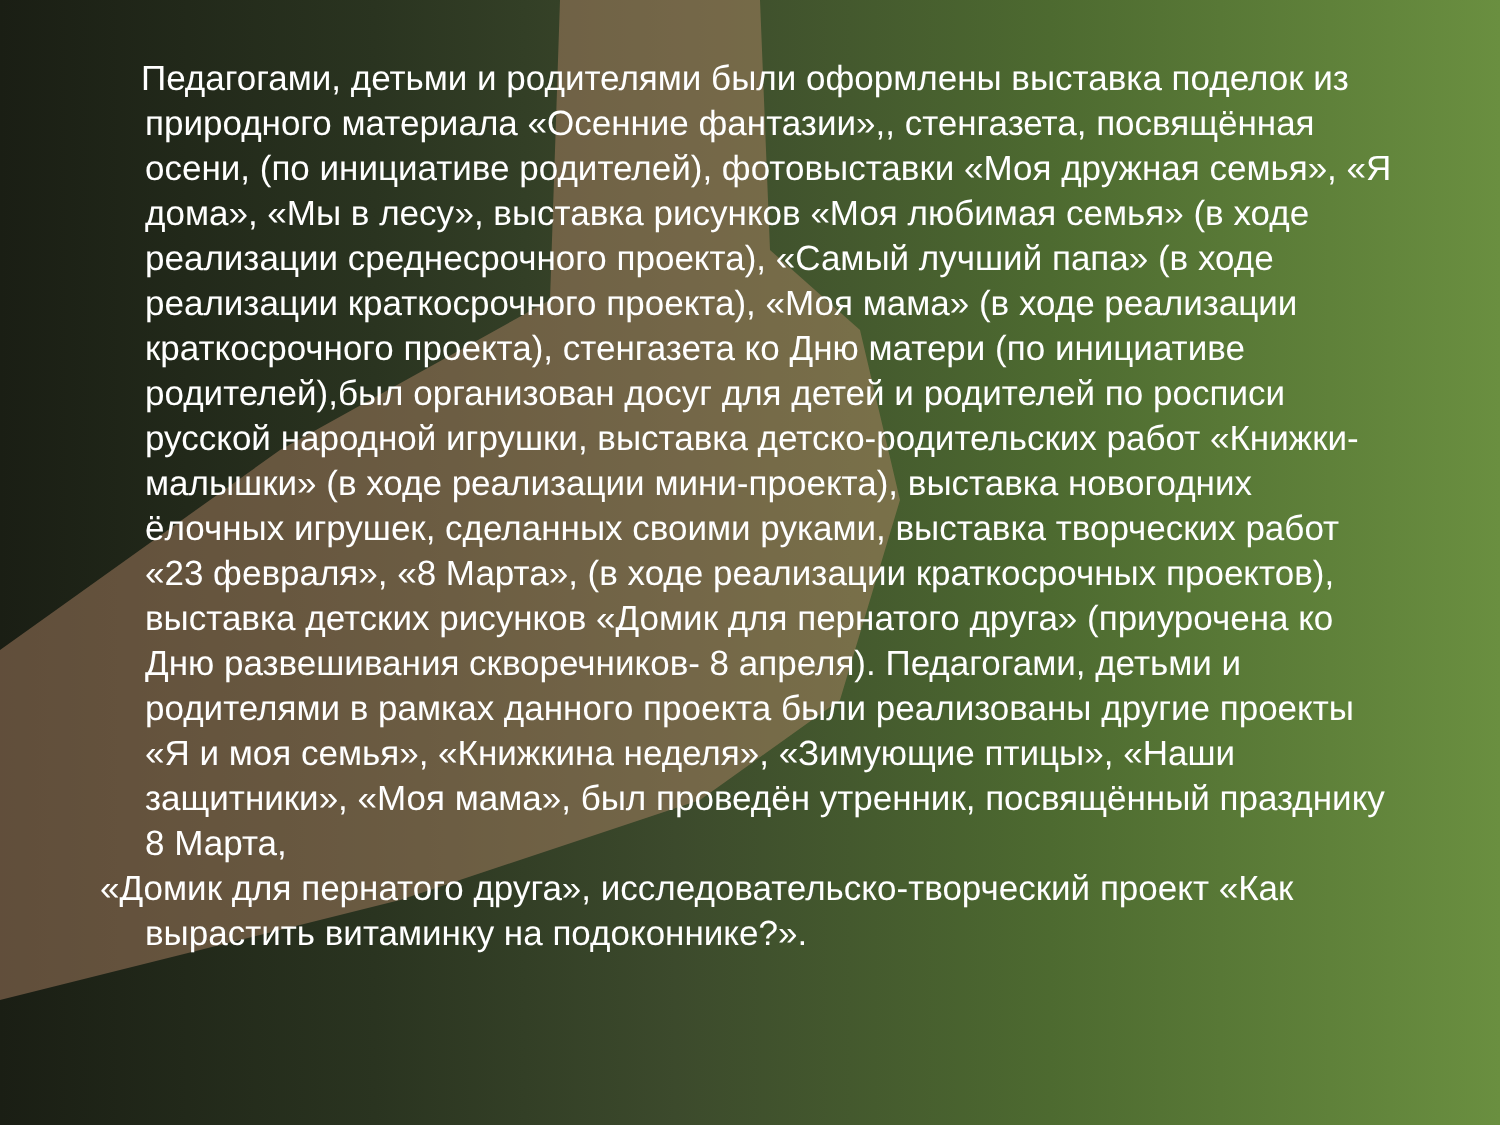Педагогами, детьми и родителями были оформлены выставка поделок из природного материала «Осенние фантазии»,, стенгазета, посвящённая осени, (по инициативе родителей), фотовыставки «Моя дружная семья», «Я дома», «Мы в лесу», выставка рисунков «Моя любимая семья» (в ходе реализации среднесрочного проекта), «Самый лучший папа» (в ходе реализации краткосрочного проекта), «Моя мама» (в ходе реализации краткосрочного проекта), стенгазета ко Дню матери (по инициативе родителей),был организован досуг для детей и родителей по росписи русской народной игрушки, выставка детско-родительских работ «Книжки-малышки» (в ходе реализации мини-проекта), выставка новогодних ёлочных игрушек, сделанных своими руками, выставка творческих работ «23 февраля», «8 Марта», (в ходе реализации краткосрочных проектов), выставка детских рисунков «Домик для пернатого друга» (приурочена ко Дню развешивания скворечников- 8 апреля). Педагогами, детьми и родителями в рамках данного проекта были реализованы другие проекты «Я и моя семья», «Книжкина неделя», «Зимующие птицы», «Наши защитники», «Моя мама», был проведён утренник, посвящённый празднику 8 Марта,
«Домик для пернатого друга», исследовательско-творческий проект «Как вырастить витаминку на подоконнике?».